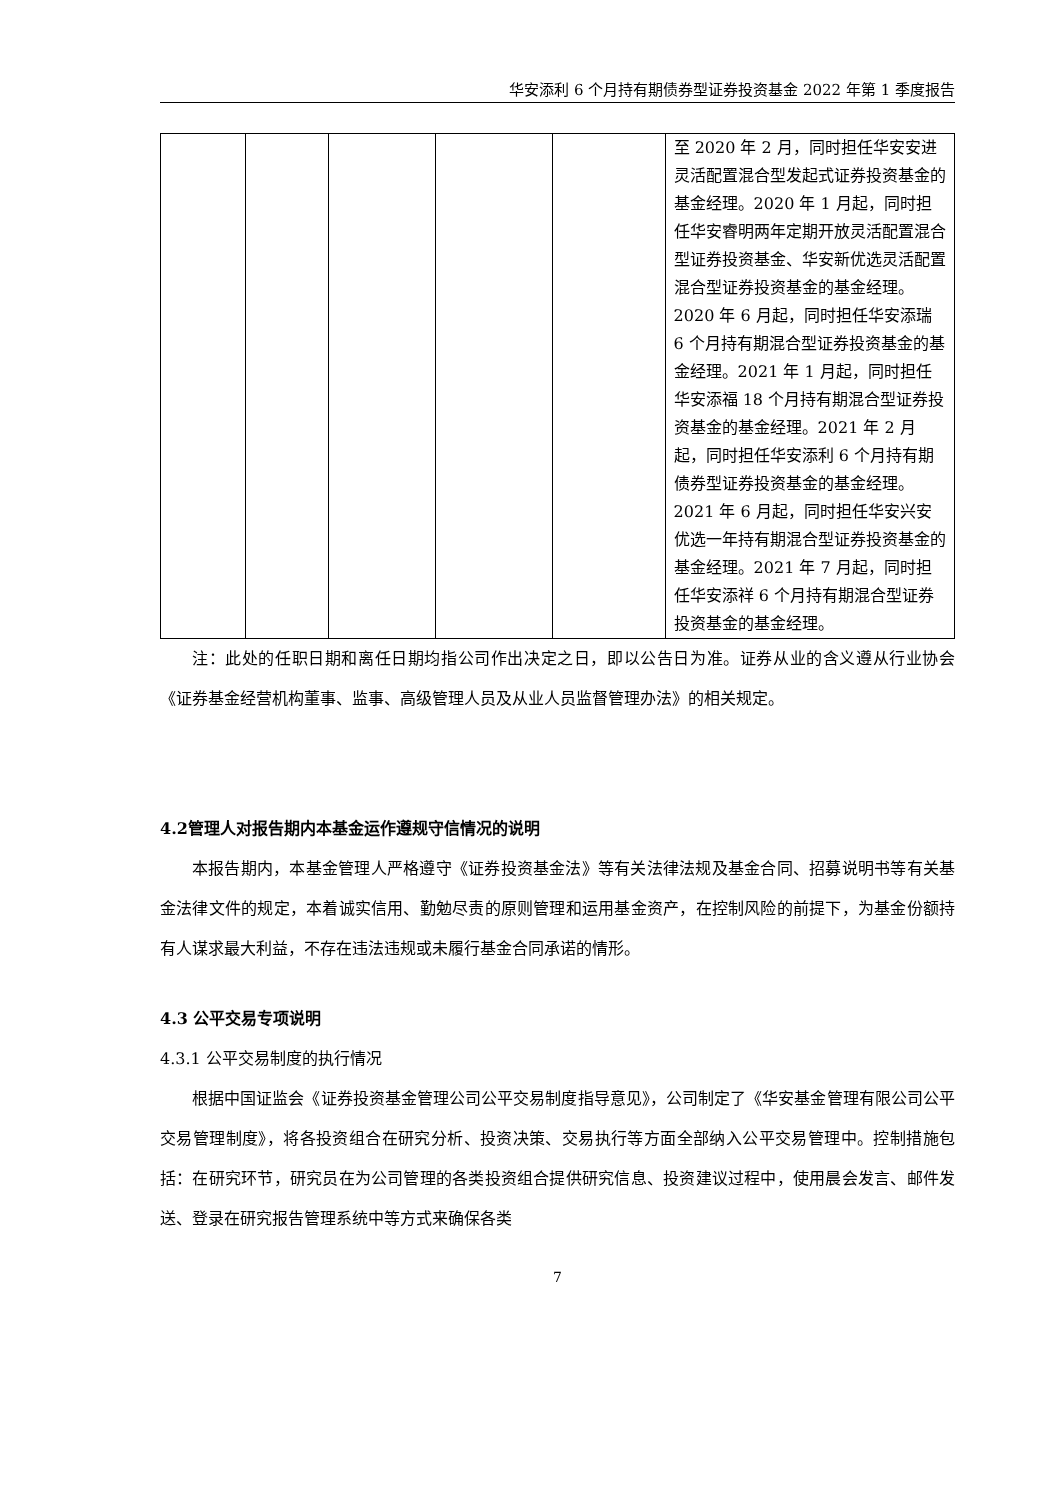华安添利 6 个月持有期债券型证券投资基金 2022 年第 1 季度报告
| | | | | | 至 2020 年 2 月，同时担任华安安进灵活配置混合型发起式证券投资基金的基金经理。2020 年 1 月起，同时担任华安睿明两年定期开放灵活配置混合型证券投资基金、华安新优选灵活配置混合型证券投资基金的基金经理。2020 年 6 月起，同时担任华安添瑞 6 个月持有期混合型证券投资基金的基金经理。2021 年 1 月起，同时担任华安添福 18 个月持有期混合型证券投资基金的基金经理。2021 年 2 月起，同时担任华安添利 6 个月持有期债券型证券投资基金的基金经理。2021 年 6 月起，同时担任华安兴安优选一年持有期混合型证券投资基金的基金经理。2021 年 7 月起，同时担任华安添祥 6 个月持有期混合型证券投资基金的基金经理。 |
注：此处的任职日期和离任日期均指公司作出决定之日，即以公告日为准。证券从业的含义遵从行业协会《证券基金经营机构董事、监事、高级管理人员及从业人员监督管理办法》的相关规定。
4.2管理人对报告期内本基金运作遵规守信情况的说明
本报告期内，本基金管理人严格遵守《证券投资基金法》等有关法律法规及基金合同、招募说明书等有关基金法律文件的规定，本着诚实信用、勤勉尽责的原则管理和运用基金资产，在控制风险的前提下，为基金份额持有人谋求最大利益，不存在违法违规或未履行基金合同承诺的情形。
4.3 公平交易专项说明
4.3.1 公平交易制度的执行情况
根据中国证监会《证券投资基金管理公司公平交易制度指导意见》，公司制定了《华安基金管理有限公司公平交易管理制度》，将各投资组合在研究分析、投资决策、交易执行等方面全部纳入公平交易管理中。控制措施包括：在研究环节，研究员在为公司管理的各类投资组合提供研究信息、投资建议过程中，使用晨会发言、邮件发送、登录在研究报告管理系统中等方式来确保各类
7